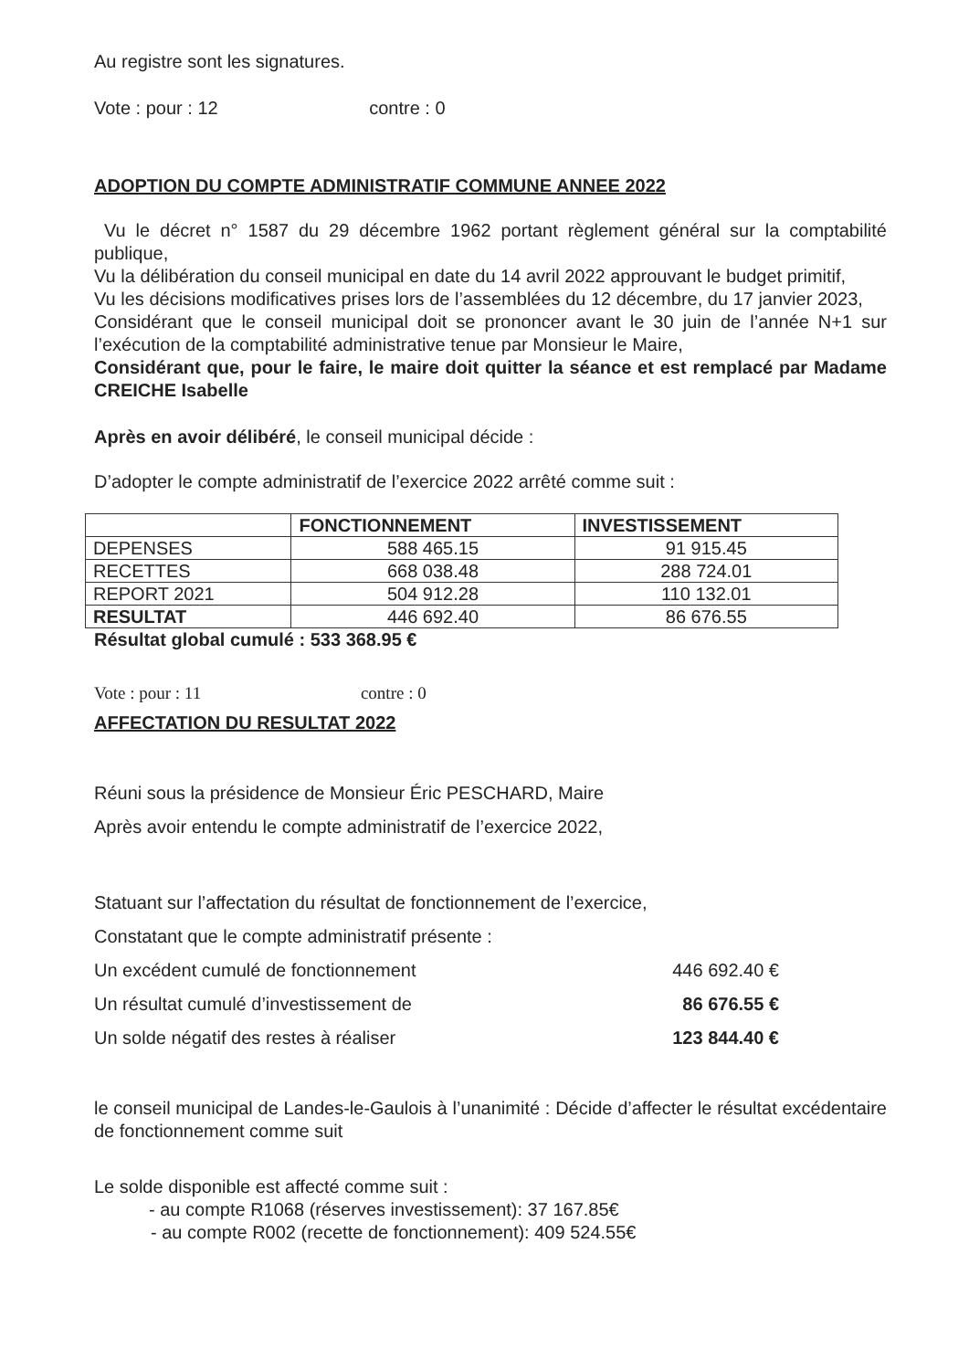Au registre sont les signatures.
Vote : pour : 12 contre : 0
ADOPTION DU COMPTE ADMINISTRATIF COMMUNE ANNEE 2022
Vu le décret n° 1587 du 29 décembre 1962 portant règlement général sur la comptabilité publique,
Vu la délibération du conseil municipal en date du 14 avril 2022 approuvant le budget primitif,
Vu les décisions modificatives prises lors de l’assemblées du 12 décembre, du 17 janvier 2023,
Considérant que le conseil municipal doit se prononcer avant le 30 juin de l’année N+1 sur l’exécution de la comptabilité administrative tenue par Monsieur le Maire,
Considérant que, pour le faire, le maire doit quitter la séance et est remplacé par Madame CREICHE Isabelle
Après en avoir délibéré, le conseil municipal décide :
D’adopter le compte administratif de l’exercice 2022 arrêté comme suit :
| | FONCTIONNEMENT | INVESTISSEMENT |
| --- | --- | --- |
| DEPENSES | 588 465.15 | 91 915.45 |
| RECETTES | 668 038.48 | 288 724.01 |
| REPORT 2021 | 504 912.28 | 110 132.01 |
| RESULTAT | 446 692.40 | 86 676.55 |
Résultat global cumulé : 533 368.95 €
Vote : pour : 11 contre : 0
AFFECTATION DU RESULTAT 2022
Réuni sous la présidence de Monsieur Éric PESCHARD, Maire
Après avoir entendu le compte administratif de l’exercice 2022,
Statuant sur l’affectation du résultat de fonctionnement de l’exercice,
Constatant que le compte administratif présente :
Un excédent cumulé de fonctionnement 446 692.40 €
Un résultat cumulé d’investissement de 86 676.55 €
Un solde négatif des restes à réaliser 123 844.40 €
le conseil municipal de Landes-le-Gaulois à l’unanimité : Décide d’affecter le résultat excédentaire de fonctionnement comme suit
Le solde disponible est affecté comme suit :
- au compte R1068 (réserves investissement): 37 167.85€
- au compte R002 (recette de fonctionnement): 409 524.55€